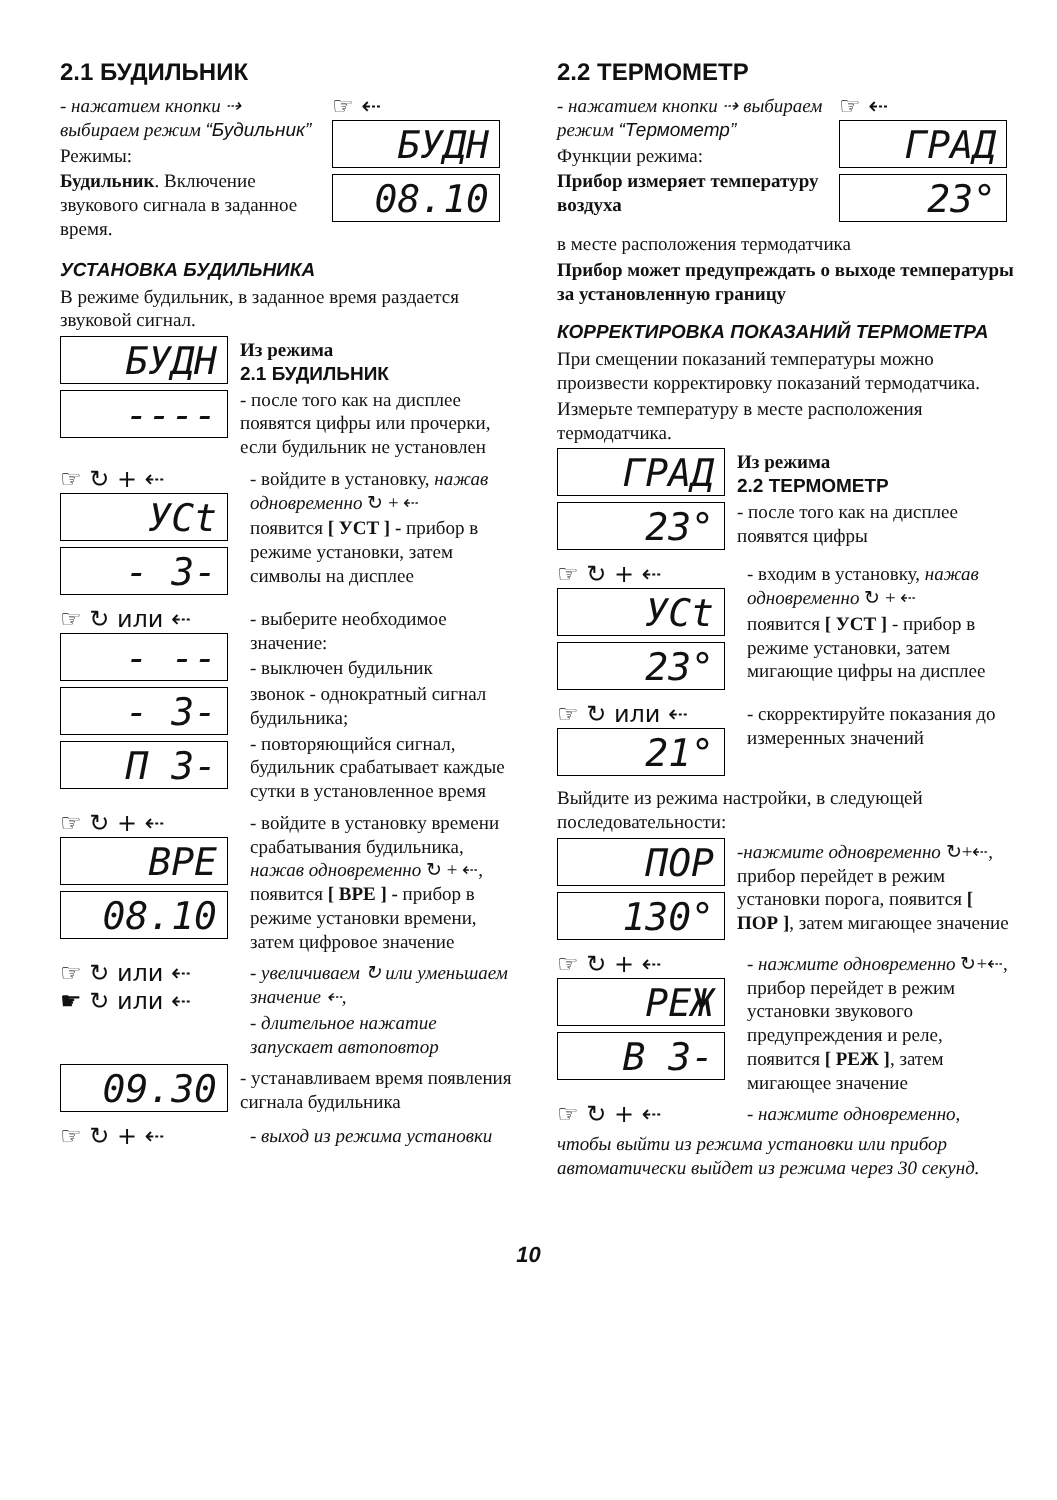2.1 БУДИЛЬНИК
- нажатием кнопки ⇢ выбираем режим “Будильник”
Режимы:
Будильник. Включение звукового сигнала в заданное время.
☞ ⇠
БУДН
08.10
УСТАНОВКА БУДИЛЬНИКА
В режиме будильник, в заданное время раздается звуковой сигнал.
БУДН
----
Из режима
2.1 БУДИЛЬНИК
- после того как на дисплее появятся цифры или прочерки, если будильник не установлен
☞ ↻ + ⇠
УСt
- 3-
- войдите в установку, нажав одновременно ↻ + ⇠
появится [ УСТ ] - прибор в режиме установки, затем символы на дисплее
☞ ↻ или ⇠
- --
- 3-
П 3-
- выберите необходимое значение:
- выключен будильник
звонок - однократный сигнал будильника;
- повторяющийся сигнал, будильник срабатывает каждые сутки в установленное время
☞ ↻ + ⇠
ВРЕ
08.10
- войдите в установку времени срабатывания будильника, нажав одновременно ↻ + ⇠, появится [ ВРЕ ] - прибор в режиме установки времени, затем цифровое значение
☞ ↻ или ⇠
☛ ↻ или ⇠
- увеличиваем ↻ или уменьшаем значение ⇠,
- длительное нажатие запускает автоповтор
09.30
- устанавливаем время появления сигнала будильника
☞ ↻ + ⇠
- выход из режима установки
2.2 ТЕРМОМЕТР
- нажатием кнопки ⇢ выбираем режим “Термометр”
Функции режима:
Прибор измеряет температуру воздуха
☞ ⇠
ГРАД
23°
в месте расположения термодатчика
Прибор может предупреждать о выходе температуры за установленную границу
КОРРЕКТИРОВКА ПОКАЗАНИЙ ТЕРМОМЕТРА
При смещении показаний температуры можно произвести корректировку показаний термодатчика.
Измерьте температуру в месте расположения термодатчика.
ГРАД
23°
Из режима
2.2 ТЕРМОМЕТР
- после того как на дисплее появятся цифры
☞ ↻ + ⇠
УСt
23°
- входим в установку, нажав одновременно ↻ + ⇠
появится [ УСТ ] - прибор в режиме установки, затем мигающие цифры на дисплее
☞ ↻ или ⇠
21°
- скорректируйте показания до измеренных значений
Выйдите из режима настройки, в следующей последовательности:
ПОР
130°
-нажмите одновременно ↻+⇠, прибор перейдет в режим установки порога, появится [ ПОР ], затем мигающее значение
☞ ↻ + ⇠
РЕЖ
В 3-
- нажмите одновременно ↻+⇠, прибор перейдет в режим установки звукового предупреждения и реле, появится [ РЕЖ ], затем мигающее значение
☞ ↻ + ⇠
- нажмите одновременно,
чтобы выйти из режима установки или прибор автоматически выйдет из режима через 30 секунд.
10